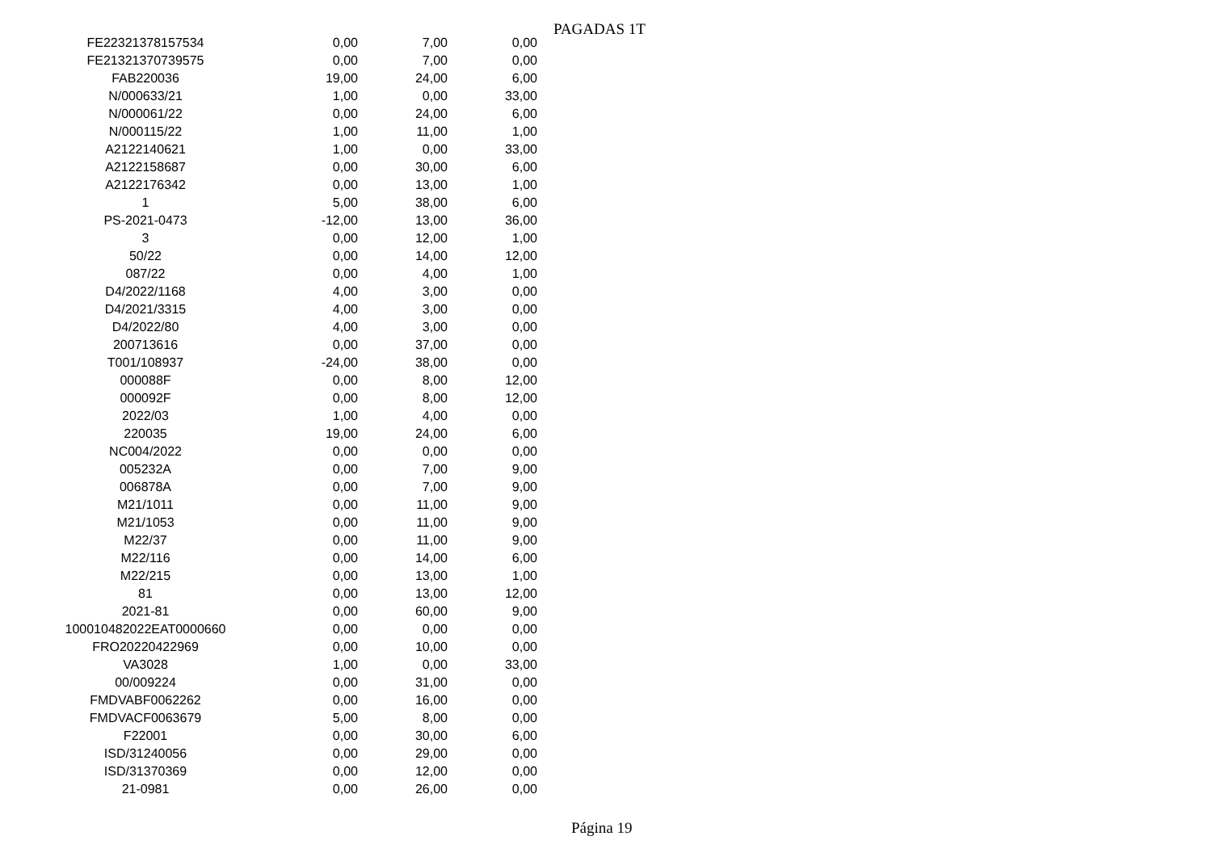PAGADAS 1T
| FE22321378157534 | 0,00 | 7,00 | 0,00 |
| FE21321370739575 | 0,00 | 7,00 | 0,00 |
| FAB220036 | 19,00 | 24,00 | 6,00 |
| N/000633/21 | 1,00 | 0,00 | 33,00 |
| N/000061/22 | 0,00 | 24,00 | 6,00 |
| N/000115/22 | 1,00 | 11,00 | 1,00 |
| A2122140621 | 1,00 | 0,00 | 33,00 |
| A2122158687 | 0,00 | 30,00 | 6,00 |
| A2122176342 | 0,00 | 13,00 | 1,00 |
| 1 | 5,00 | 38,00 | 6,00 |
| PS-2021-0473 | -12,00 | 13,00 | 36,00 |
| 3 | 0,00 | 12,00 | 1,00 |
| 50/22 | 0,00 | 14,00 | 12,00 |
| 087/22 | 0,00 | 4,00 | 1,00 |
| D4/2022/1168 | 4,00 | 3,00 | 0,00 |
| D4/2021/3315 | 4,00 | 3,00 | 0,00 |
| D4/2022/80 | 4,00 | 3,00 | 0,00 |
| 200713616 | 0,00 | 37,00 | 0,00 |
| T001/108937 | -24,00 | 38,00 | 0,00 |
| 000088F | 0,00 | 8,00 | 12,00 |
| 000092F | 0,00 | 8,00 | 12,00 |
| 2022/03 | 1,00 | 4,00 | 0,00 |
| 220035 | 19,00 | 24,00 | 6,00 |
| NC004/2022 | 0,00 | 0,00 | 0,00 |
| 005232A | 0,00 | 7,00 | 9,00 |
| 006878A | 0,00 | 7,00 | 9,00 |
| M21/1011 | 0,00 | 11,00 | 9,00 |
| M21/1053 | 0,00 | 11,00 | 9,00 |
| M22/37 | 0,00 | 11,00 | 9,00 |
| M22/116 | 0,00 | 14,00 | 6,00 |
| M22/215 | 0,00 | 13,00 | 1,00 |
| 81 | 0,00 | 13,00 | 12,00 |
| 2021-81 | 0,00 | 60,00 | 9,00 |
| 100010482022EAT0000660 | 0,00 | 0,00 | 0,00 |
| FRO20220422969 | 0,00 | 10,00 | 0,00 |
| VA3028 | 1,00 | 0,00 | 33,00 |
| 00/009224 | 0,00 | 31,00 | 0,00 |
| FMDVABF0062262 | 0,00 | 16,00 | 0,00 |
| FMDVACF0063679 | 5,00 | 8,00 | 0,00 |
| F22001 | 0,00 | 30,00 | 6,00 |
| ISD/31240056 | 0,00 | 29,00 | 0,00 |
| ISD/31370369 | 0,00 | 12,00 | 0,00 |
| 21-0981 | 0,00 | 26,00 | 0,00 |
Página 19